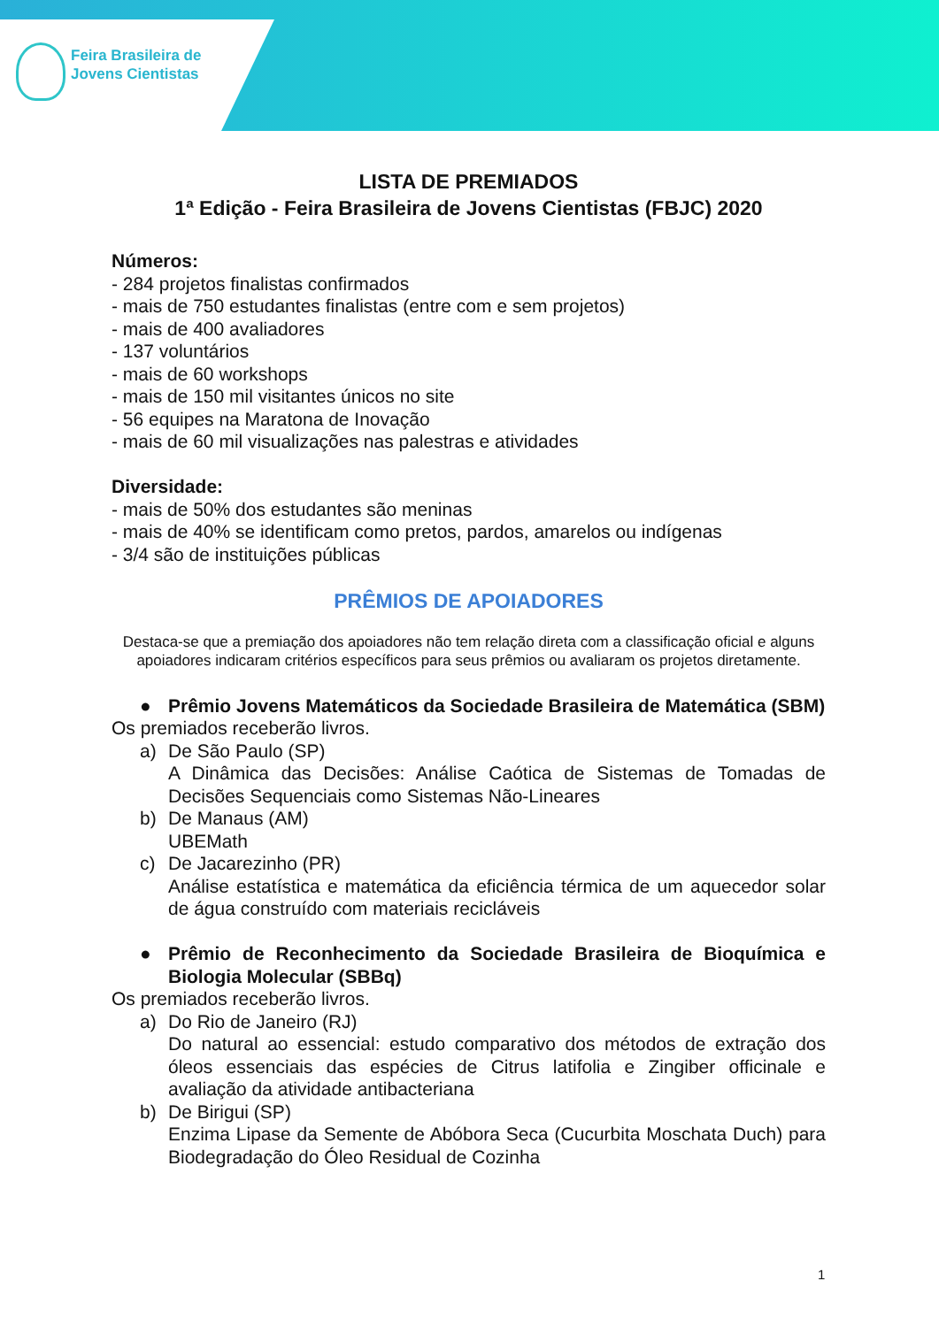Feira Brasileira de
Jovens Cientistas
LISTA DE PREMIADOS
1ª Edição - Feira Brasileira de Jovens Cientistas (FBJC) 2020
Números:
- 284 projetos finalistas confirmados
- mais de 750 estudantes finalistas (entre com e sem projetos)
- mais de 400 avaliadores
- 137 voluntários
- mais de 60 workshops
- mais de 150 mil visitantes únicos no site
- 56 equipes na Maratona de Inovação
- mais de 60 mil visualizações nas palestras e atividades
Diversidade:
- mais de 50% dos estudantes são meninas
- mais de 40% se identificam como pretos, pardos, amarelos ou indígenas
- 3/4 são de instituições públicas
PRÊMIOS DE APOIADORES
Destaca-se que a premiação dos apoiadores não tem relação direta com a classificação oficial e alguns apoiadores indicaram critérios específicos para seus prêmios ou avaliaram os projetos diretamente.
● Prêmio Jovens Matemáticos da Sociedade Brasileira de Matemática (SBM)
Os premiados receberão livros.
a) De São Paulo (SP)
A Dinâmica das Decisões: Análise Caótica de Sistemas de Tomadas de Decisões Sequenciais como Sistemas Não-Lineares
b) De Manaus (AM)
UBEMath
c) De Jacarezinho (PR)
Análise estatística e matemática da eficiência térmica de um aquecedor solar de água construído com materiais recicláveis
● Prêmio de Reconhecimento da Sociedade Brasileira de Bioquímica e Biologia Molecular (SBBq)
Os premiados receberão livros.
a) Do Rio de Janeiro (RJ)
Do natural ao essencial: estudo comparativo dos métodos de extração dos óleos essenciais das espécies de Citrus latifolia e Zingiber officinale e avaliação da atividade antibacteriana
b) De Birigui (SP)
Enzima Lipase da Semente de Abóbora Seca (Cucurbita Moschata Duch) para Biodegradação do Óleo Residual de Cozinha
1